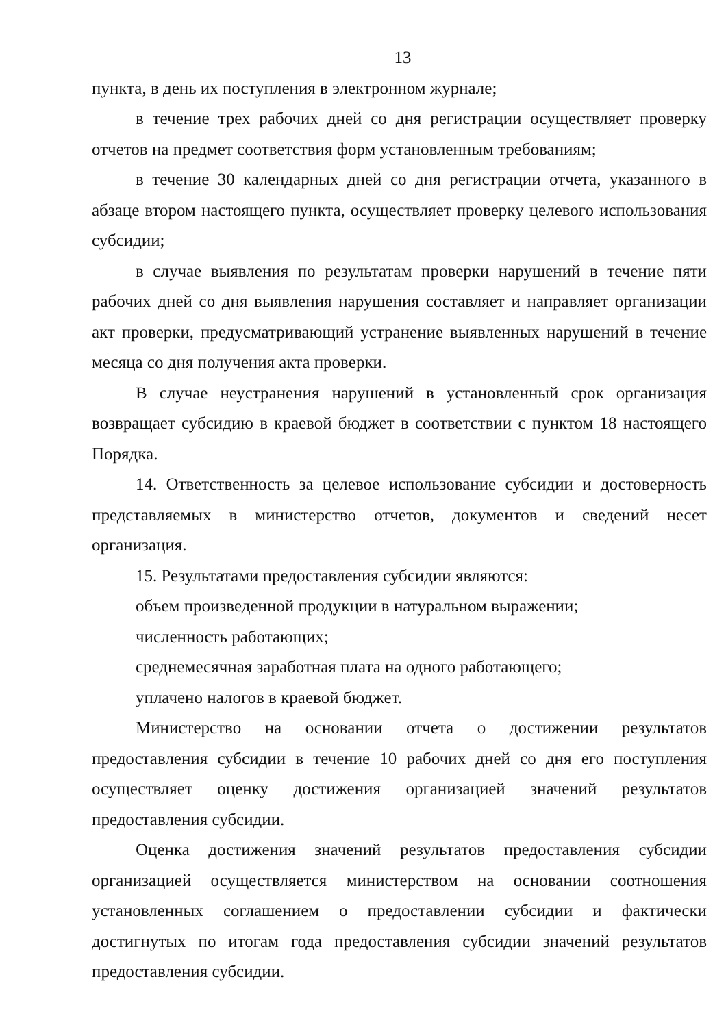13
пункта, в день их поступления в электронном журнале;
в течение трех рабочих дней со дня регистрации осуществляет проверку отчетов на предмет соответствия форм установленным требованиям;
в течение 30 календарных дней со дня регистрации отчета, указанного в абзаце втором настоящего пункта, осуществляет проверку целевого использования субсидии;
в случае выявления по результатам проверки нарушений в течение пяти рабочих дней со дня выявления нарушения составляет и направляет организации акт проверки, предусматривающий устранение выявленных нарушений в течение месяца со дня получения акта проверки.
В случае неустранения нарушений в установленный срок организация возвращает субсидию в краевой бюджет в соответствии с пунктом 18 настоящего Порядка.
14. Ответственность за целевое использование субсидии и достоверность представляемых в министерство отчетов, документов и сведений несет организация.
15. Результатами предоставления субсидии являются:
объем произведенной продукции в натуральном выражении;
численность работающих;
среднемесячная заработная плата на одного работающего;
уплачено налогов в краевой бюджет.
Министерство на основании отчета о достижении результатов предоставления субсидии в течение 10 рабочих дней со дня его поступления осуществляет оценку достижения организацией значений результатов предоставления субсидии.
Оценка достижения значений результатов предоставления субсидии организацией осуществляется министерством на основании соотношения установленных соглашением о предоставлении субсидии и фактически достигнутых по итогам года предоставления субсидии значений результатов предоставления субсидии.